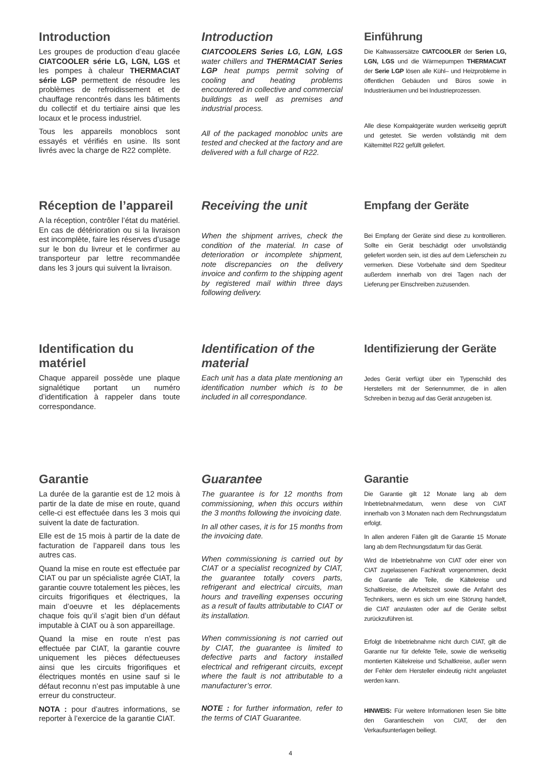Introduction
Les groupes de production d’eau glacée CIATCOOLER série LG, LGN, LGS et les pompes à chaleur THERMACIAT série LGP permettent de résoudre les problèmes de refroidissement et de chauffage rencontrés dans les bâtiments du collectif et du tertiaire ainsi que les locaux et le process industriel.
Tous les appareils monoblocs sont essayés et vérifiés en usine. Ils sont livrés avec la charge de R22 complète.
Introduction
CIATCOOLERS Series LG, LGN, LGS water chillers and THERMACIAT Series LGP heat pumps permit solving of cooling and heating problems encountered in collective and commercial buildings as well as premises and industrial process.
All of the packaged monobloc units are tested and checked at the factory and are delivered with a full charge of R22.
Einführung
Die Kaltwassersätze CIATCOOLER der Serien LG, LGN, LGS und die Wärmepumpen THERMACIAT der Serie LGP lösen alle Kühl– und Heizprobleme in öffentlichen Gebäuden und Büros sowie in Industrieräumen und bei Industrieprozessen.
Alle diese Kompaktgeräte wurden werkseitig geprüft und getestet. Sie werden vollständig mit dem Kältemittel R22 gefüllt geliefert.
Réception de l’appareil
A la réception, contrôler l’état du matériel. En cas de détérioration ou si la livraison est incomplète, faire les réserves d’usage sur le bon du livreur et le confirmer au transporteur par lettre recommandée dans les 3 jours qui suivent la livraison.
Receiving the unit
When the shipment arrives, check the condition of the material. In case of deterioration or incomplete shipment, note discrepancies on the delivery invoice and confirm to the shipping agent by registered mail within three days following delivery.
Empfang der Geräte
Bei Empfang der Geräte sind diese zu kontrollieren. Sollte ein Gerät beschädigt oder unvollständig geliefert worden sein, ist dies auf dem Lieferschein zu vermerken. Diese Vorbehalte sind dem Spediteur außerdem innerhalb von drei Tagen nach der Lieferung per Einschreiben zuzusenden.
Identification du matériel
Chaque appareil possède une plaque signalétique portant un numéro d’identification à rappeler dans toute correspondance.
Identification of the material
Each unit has a data plate mentioning an identification number which is to be included in all correspondance.
Identifizierung der Geräte
Jedes Gerät verfügt über ein Typenschild des Herstellers mit der Seriennummer, die in allen Schreiben in bezug auf das Gerät anzugeben ist.
Garantie
La durée de la garantie est de 12 mois à partir de la date de mise en route, quand celle-ci est effectuée dans les 3 mois qui suivent la date de facturation.
Elle est de 15 mois à partir de la date de facturation de l’appareil dans tous les autres cas.
Quand la mise en route est effectuée par CIAT ou par un spécialiste agrée CIAT, la garantie couvre totalement les pièces, les circuits frigorifiques et électriques, la main d’oeuvre et les déplacements chaque fois qu’il s’agit bien d’un défaut imputable à CIAT ou à son appareillage.
Quand la mise en route n’est pas effectuée par CIAT, la garantie couvre uniquement les pièces défectueuses ainsi que les circuits frigorifiques et électriques montés en usine sauf si le défaut reconnu n’est pas imputable à une erreur du constructeur.
NOTA : pour d’autres informations, se reporter à l’exercice de la garantie CIAT.
Guarantee
The guarantee is for 12 months from commissioning, when this occurs within the 3 months following the invoicing date.
In all other cases, it is for 15 months from the invoicing date.
When commissioning is carried out by CIAT or a specialist recognized by CIAT, the guarantee totally covers parts, refrigerant and electrical circuits, man hours and travelling expenses occuring as a result of faults attributable to CIAT or its installation.
When commissioning is not carried out by CIAT, the guarantee is limited to defective parts and factory installed electrical and refrigerant circuits, except where the fault is not attributable to a manufacturer’s error.
NOTE : for further information, refer to the terms of CIAT Guarantee.
Garantie
Die Garantie gilt 12 Monate lang ab dem Inbetriebnahmedatum, wenn diese von CIAT innerhalb von 3 Monaten nach dem Rechnungsdatum erfolgt.
In allen anderen Fällen gilt die Garantie 15 Monate lang ab dem Rechnungsdatum für das Gerät.
Wird die Inbetriebnahme von CIAT oder einer von CIAT zugelassenen Fachkraft vorgenommen, deckt die Garantie alle Teile, die Kältekreise und Schaltkreise, die Arbeitszeit sowie die Anfahrt des Technikers, wenn es sich um eine Störung handelt, die CIAT anzulasten oder auf die Geräte selbst zurückzuführen ist.
Erfolgt die Inbetriebnahme nicht durch CIAT, gilt die Garantie nur für defekte Teile, sowie die werkseitig montierten Kältekreise und Schaltkreise, außer wenn der Fehler dem Hersteller eindeutig nicht angelastet werden kann.
HINWEIS: Für weitere Informationen lesen Sie bitte den Garantieschein von CIAT, der den Verkaufsunterlagen beiliegt.
4